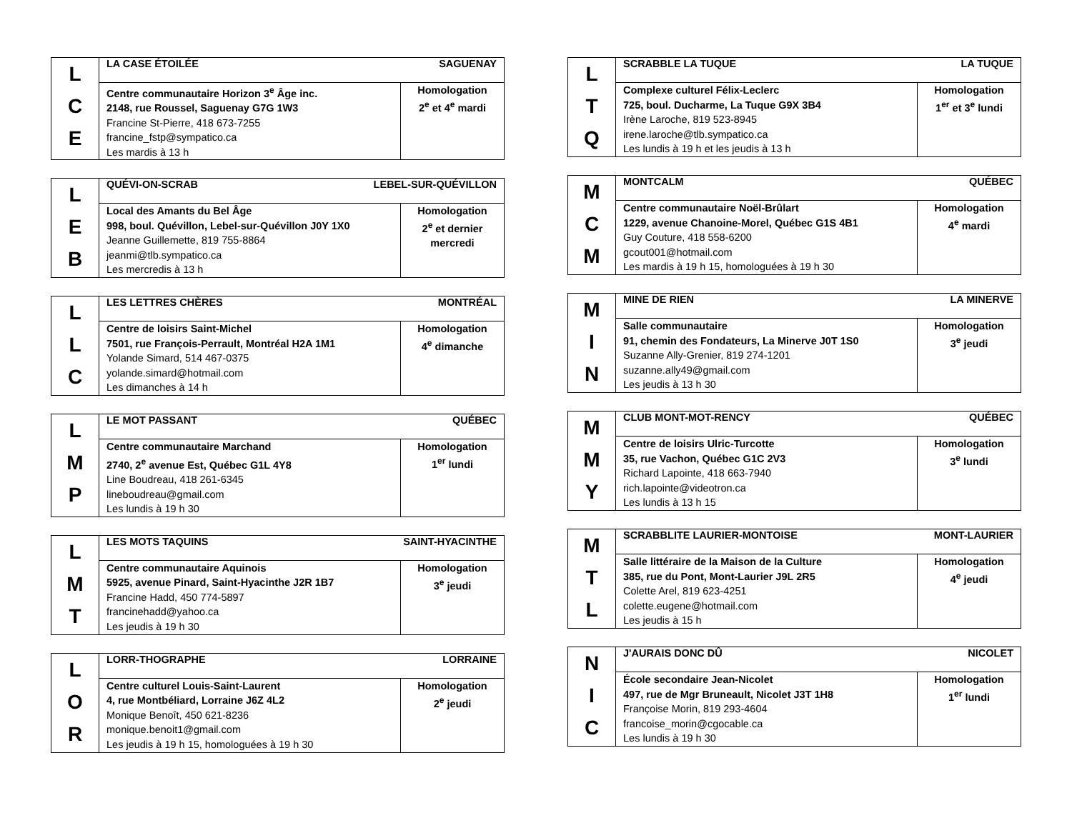| L C E | LA CASE ÉTOILÉE SAGUENAY | |
| | Centre communautaire Horizon 3<sup>e</sup> Âge inc. 2148, rue Roussel, Saguenay G7G 1W3 Francine St-Pierre, 418 673-7255 francine_fstp@sympatico.ca Les mardis à 13 h | Homologation 2<sup>e</sup> et 4<sup>e</sup> mardi |
| L E B | QUÉVI-ON-SCRAB LEBEL-SUR-QUÉVILLON | |
| | Local des Amants du Bel Âge 998, boul. Quévillon, Lebel-sur-Quévillon J0Y 1X0 Jeanne Guillemette, 819 755-8864 jeanmi@tlb.sympatico.ca Les mercredis à 13 h | Homologation 2<sup>e</sup> et dernier mercredi |
| L L C | LES LETTRES CHÈRES MONTRÉAL | |
| | Centre de loisirs Saint-Michel 7501, rue François-Perrault, Montréal H2A 1M1 Yolande Simard, 514 467-0375 yolande.simard@hotmail.com Les dimanches à 14 h | Homologation 4<sup>e</sup> dimanche |
| L M P | LE MOT PASSANT QUÉBEC | |
| | Centre communautaire Marchand 2740, 2<sup>e</sup> avenue Est, Québec G1L 4Y8 Line Boudreau, 418 261-6345 lineboudreau@gmail.com Les lundis à 19 h 30 | Homologation 1<sup>er</sup> lundi |
| L M T | LES MOTS TAQUINS SAINT-HYACINTHE | |
| | Centre communautaire Aquinois 5925, avenue Pinard, Saint-Hyacinthe J2R 1B7 Francine Hadd, 450 774-5897 francinehadd@yahoo.ca Les jeudis à 19 h 30 | Homologation 3<sup>e</sup> jeudi |
| L O R | LORR-THOGRAPHE LORRAINE | |
| | Centre culturel Louis-Saint-Laurent 4, rue Montbéliard, Lorraine J6Z 4L2 Monique Benoît, 450 621-8236 monique.benoit1@gmail.com Les jeudis à 19 h 15, homologuées à 19 h 30 | Homologation 2<sup>e</sup> jeudi |
| L T Q | SCRABBLE LA TUQUE LA TUQUE | |
| | Complexe culturel Félix-Leclerc 725, boul. Ducharme, La Tuque G9X 3B4 Irène Laroche, 819 523-8945 irene.laroche@tlb.sympatico.ca Les lundis à 19 h et les jeudis à 13 h | Homologation 1<sup>er</sup> et 3<sup>e</sup> lundi |
| M C M | MONTCALM QUÉBEC | |
| | Centre communautaire Noël-Brûlart 1229, avenue Chanoine-Morel, Québec G1S 4B1 Guy Couture, 418 558-6200 gcout001@hotmail.com Les mardis à 19 h 15, homologuées à 19 h 30 | Homologation 4<sup>e</sup> mardi |
| M I N | MINE DE RIEN LA MINERVE | |
| | Salle communautaire 91, chemin des Fondateurs, La Minerve J0T 1S0 Suzanne Ally-Grenier, 819 274-1201 suzanne.ally49@gmail.com Les jeudis à 13 h 30 | Homologation 3<sup>e</sup> jeudi |
| M M Y | CLUB MONT-MOT-RENCY QUÉBEC | |
| | Centre de loisirs Ulric-Turcotte 35, rue Vachon, Québec G1C 2V3 Richard Lapointe, 418 663-7940 rich.lapointe@videotron.ca Les lundis à 13 h 15 | Homologation 3<sup>e</sup> lundi |
| M T L | SCRABBLITE LAURIER-MONTOISE MONT-LAURIER | |
| | Salle littéraire de la Maison de la Culture 385, rue du Pont, Mont-Laurier J9L 2R5 Colette Arel, 819 623-4251 colette.eugene@hotmail.com Les jeudis à 15 h | Homologation 4<sup>e</sup> jeudi |
| N I C | J'AURAIS DONC DÛ NICOLET | |
| | École secondaire Jean-Nicolet 497, rue de Mgr Bruneault, Nicolet J3T 1H8 Françoise Morin, 819 293-4604 francoise_morin@cgocable.ca Les lundis à 19 h 30 | Homologation 1<sup>er</sup> lundi |